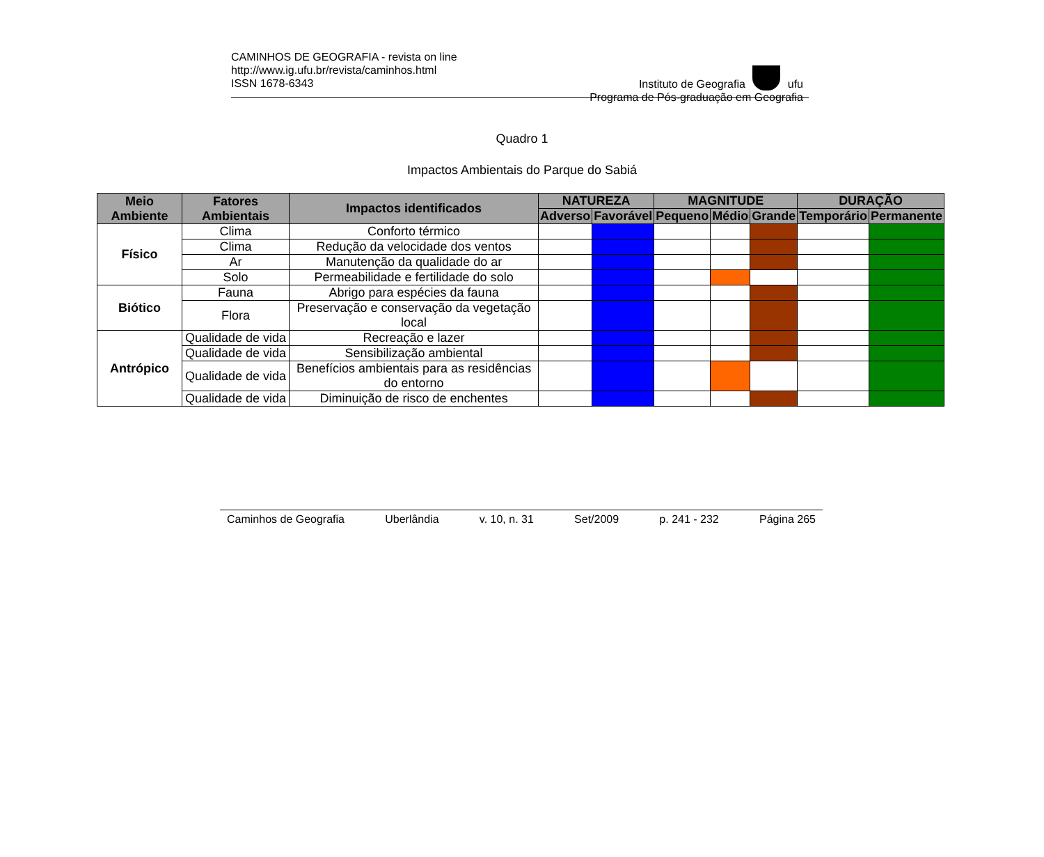CAMINHOS DE GEOGRAFIA - revista on line
http://www.ig.ufu.br/revista/caminhos.html
ISSN 1678-6343
Instituto de Geografia ufu
Programa de Pós-graduação em Geografia
Quadro 1
Impactos Ambientais do Parque do Sabiá
| Meio Ambiente | Fatores Ambientais | Impactos identificados | NATUREZA | | MAGNITUDE | | | DURAÇÃO | |
| --- | --- | --- | --- | --- | --- | --- | --- | --- | --- |
| | | | Adverso | Favorável | Pequeno | Médio | Grande | Temporário | Permanente |
| Físico | Clima | Conforto térmico | | | | | | | |
| | Clima | Redução da velocidade dos ventos | | | | | | | |
| | Ar | Manutenção da qualidade do ar | | | | | | | |
| | Solo | Permeabilidade e fertilidade do solo | | | | | | | |
| Biótico | Fauna | Abrigo para espécies da fauna | | | | | | | |
| | Flora | Preservação e conservação da vegetação local | | | | | | | |
| Antrópico | Qualidade de vida | Recreação e lazer | | | | | | | |
| | Qualidade de vida | Sensibilização ambiental | | | | | | | |
| | Qualidade de vida | Benefícios ambientais para as residências do entorno | | | | | | | |
| | Qualidade de vida | Diminuição de risco de enchentes | | | | | | | |
Caminhos de Geografia Uberlândia v. 10, n. 31 Set/2009 p. 241 - 232 Página 265